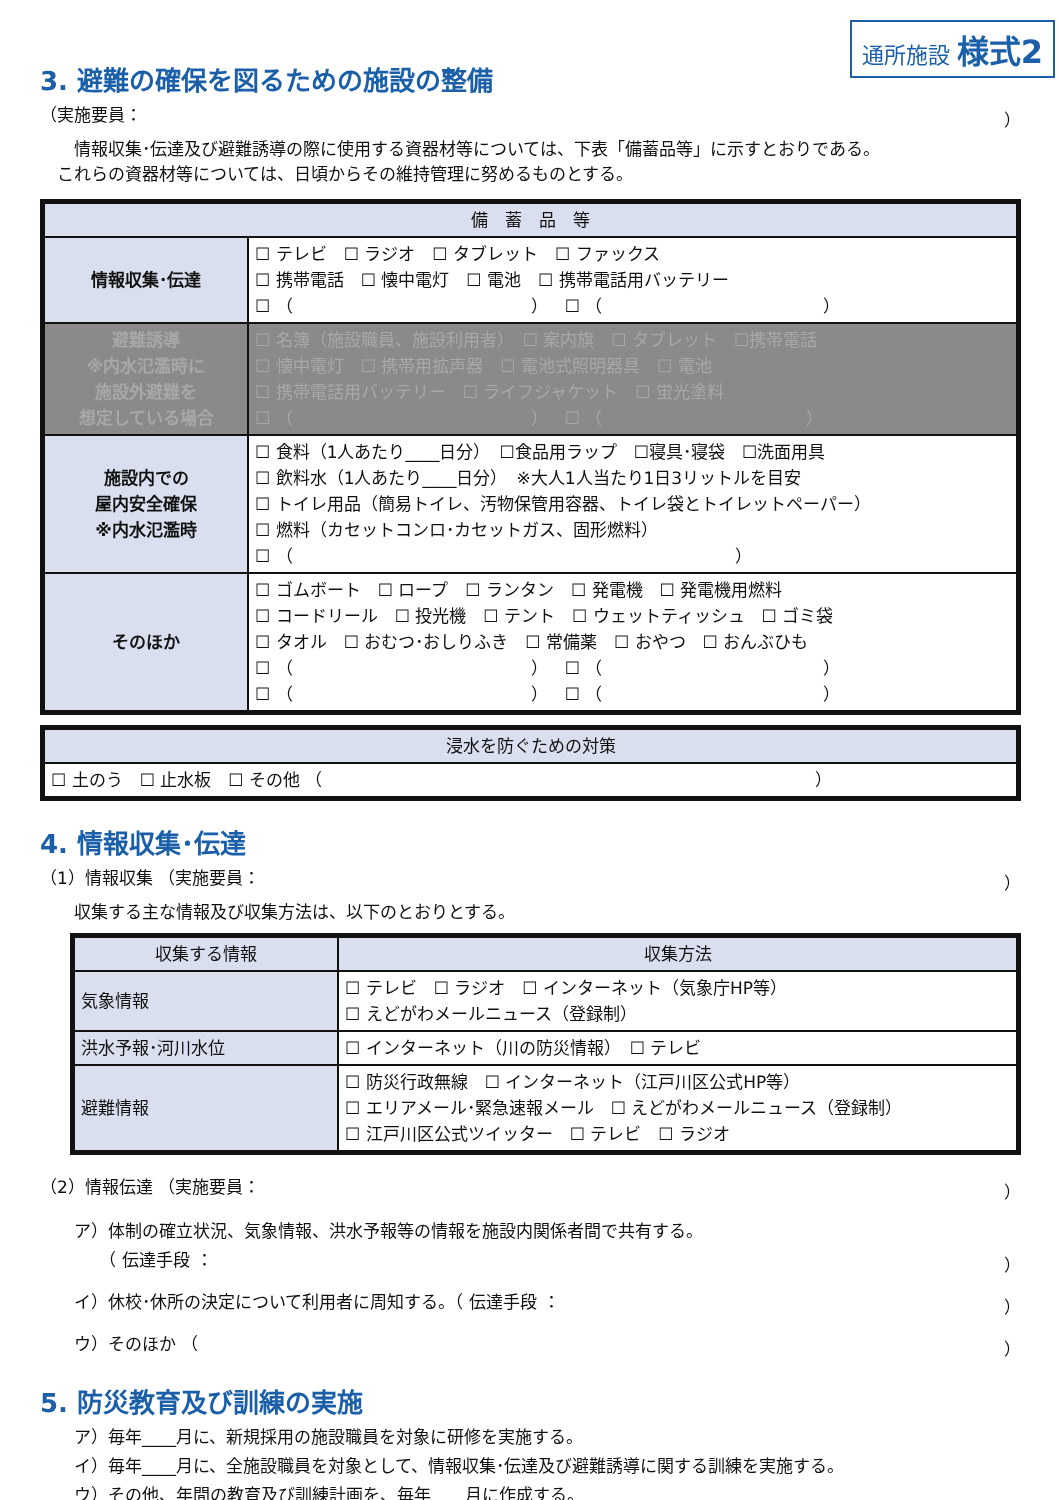通所施設 様式2
3. 避難の確保を図るための施設の整備
（実施要員： ）
　　情報収集･伝達及び避難誘導の際に使用する資器材等については、下表「備蓄品等」に示すとおりである。
　これらの資器材等については、日頃からその維持管理に努めるものとする。
| 備 蓄 品 等 | |
| --- | --- |
| 情報収集･伝達 | ☐ テレビ ☐ ラジオ ☐ タブレット ☐ ファックス ☐ 携帯電話 ☐ 懐中電灯 ☐ 電池 ☐ 携帯電話用バッテリー ☐ （ ） ☐ （ ） |
| 避難誘導 ※内水氾濫時に 施設外避難を 想定している場合 | ☐ 名簿（施設職員、施設利用者） ☐ 案内旗 ☐ タブレット ☐携帯電話 ☐ 懐中電灯 ☐ 携帯用拡声器 ☐ 電池式照明器具 ☐ 電池 ☐ 携帯電話用バッテリー ☐ ライフジャケット ☐ 蛍光塗料 ☐ （ ） ☐ （ ） |
| 施設内での 屋内安全確保 ※内水氾濫時 | ☐ 食料（1人あたり____日分） ☐食品用ラップ ☐寝具･寝袋 ☐洗面用具 ☐ 飲料水（1人あたり____日分） ※大人1人当たり1日3リットルを目安 ☐ トイレ用品（簡易トイレ、汚物保管用容器、トイレ袋とトイレットペーパー） ☐ 燃料（カセットコンロ･カセットガス、固形燃料） ☐ （ ） |
| そのほか | ☐ ゴムボート ☐ ロープ ☐ ランタン ☐ 発電機 ☐ 発電機用燃料 ☐ コードリール ☐ 投光機 ☐ テント ☐ ウェットティッシュ ☐ ゴミ袋 ☐ タオル ☐ おむつ･おしりふき ☐ 常備薬 ☐ おやつ ☐ おんぶひも ☐ （ ） ☐ （ ） ☐ （ ） ☐ （ ） |
| 浸水を防ぐための対策 |
| --- |
| ☐ 土のう ☐ 止水板 ☐ その他 （ ） |
4. 情報収集･伝達
（1）情報収集 （実施要員： ）
　　収集する主な情報及び収集方法は、以下のとおりとする。
| 収集する情報 | 収集方法 |
| --- | --- |
| 気象情報 | ☐ テレビ ☐ ラジオ ☐ インターネット（気象庁HP等） ☐ えどがわメールニュース（登録制） |
| 洪水予報･河川水位 | ☐ インターネット（川の防災情報） ☐ テレビ |
| 避難情報 | ☐ 防災行政無線 ☐ インターネット（江戸川区公式HP等） ☐ エリアメール･緊急速報メール ☐ えどがわメールニュース（登録制） ☐ 江戸川区公式ツイッター ☐ テレビ ☐ ラジオ |
（2）情報伝達 （実施要員： ）
　　ア）体制の確立状況、気象情報、洪水予報等の情報を施設内関係者間で共有する。
　　　　（ 伝達手段 ： ）
　　イ）休校･休所の決定について利用者に周知する。（ 伝達手段 ： ）
　　ウ）そのほか （ ）
5. 防災教育及び訓練の実施
　　ア）毎年____月に、新規採用の施設職員を対象に研修を実施する。
　　イ）毎年____月に、全施設職員を対象として、情報収集･伝達及び避難誘導に関する訓練を実施する。
　　ウ）その他、年間の教育及び訓練計画を、毎年____月に作成する。